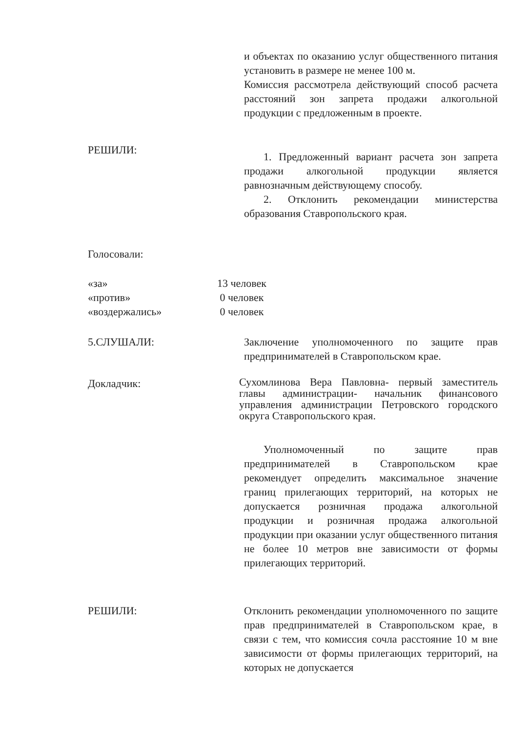и объектах по оказанию услуг общественного питания установить в размере не менее 100 м.
Комиссия рассмотрела действующий способ расчета расстояний зон запрета продажи алкогольной продукции с предложенным в проекте.
РЕШИЛИ:
1. Предложенный вариант расчета зон запрета продажи алкогольной продукции является равнозначным действующему способу.
2. Отклонить рекомендации министерства образования Ставропольского края.
Голосовали:
«за»
«против»
«воздержались»
13 человек
0 человек
0 человек
5.СЛУШАЛИ: Заключение уполномоченного по защите прав предпринимателей в Ставропольском крае.
Докладчик:
Сухомлинова Вера Павловна- первый заместитель главы администрации- начальник финансового управления администрации Петровского городского округа Ставропольского края.
Уполномоченный по защите прав предпринимателей в Ставропольском крае рекомендует определить максимальное значение границ прилегающих территорий, на которых не допускается розничная продажа алкогольной продукции и розничная продажа алкогольной продукции при оказании услуг общественного питания не более 10 метров вне зависимости от формы прилегающих территорий.
РЕШИЛИ: Отклонить рекомендации уполномоченного по защите прав предпринимателей в Ставропольском крае, в связи с тем, что комиссия сочла расстояние 10 м вне зависимости от формы прилегающих территорий, на которых не допускается